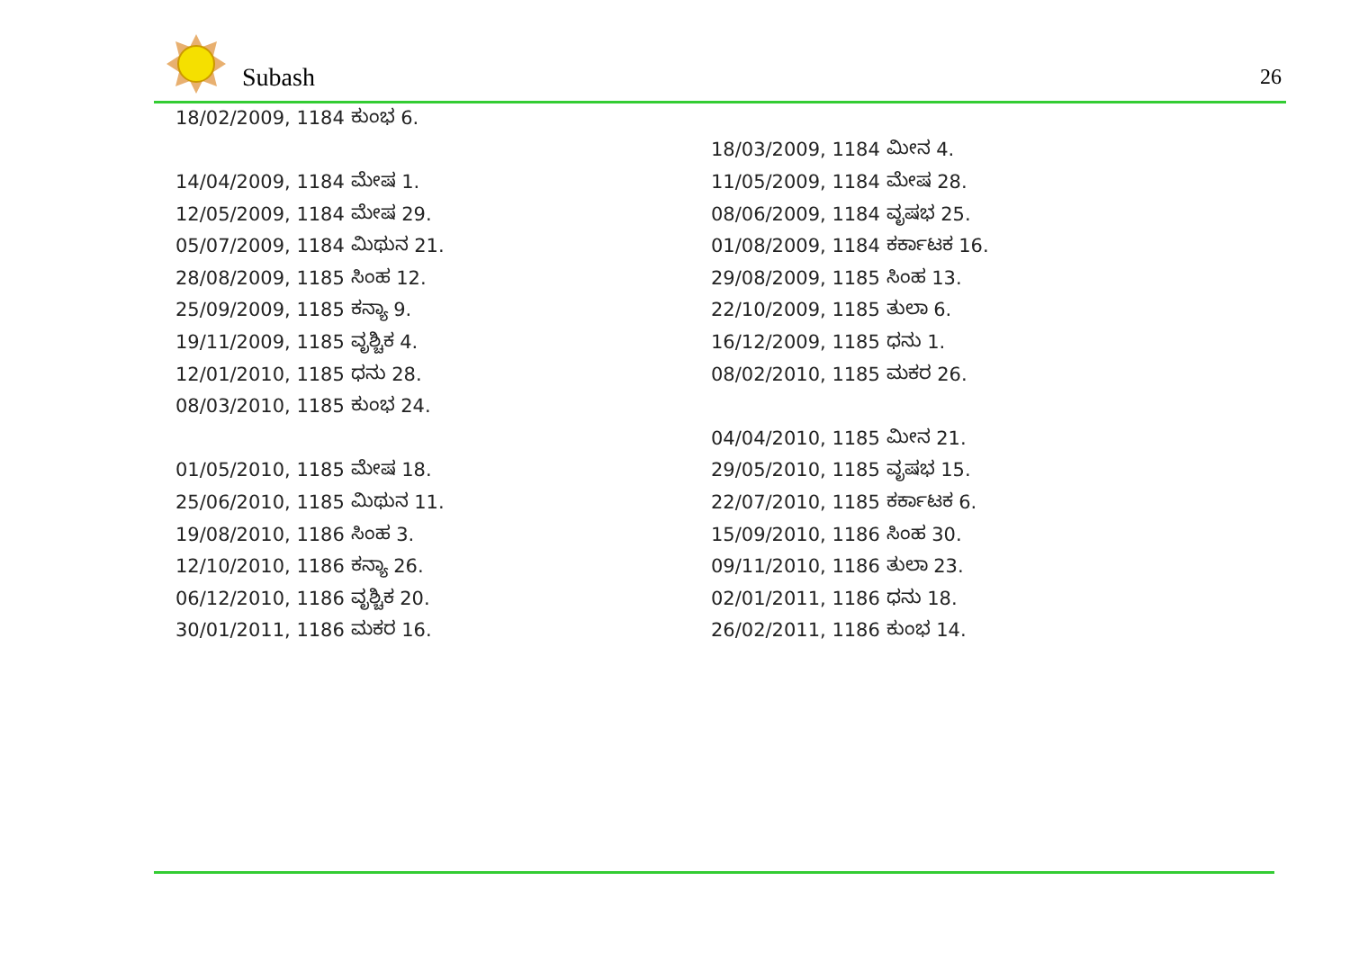Subash 26
| 18/02/2009, 1184 ಕುಂಭ 6. | |
| | 18/03/2009, 1184 ಮೀನ 4. |
| 14/04/2009, 1184 ಮೇಷ 1. | 11/05/2009, 1184 ಮೇಷ 28. |
| 12/05/2009, 1184 ಮೇಷ 29. | 08/06/2009, 1184 ವೃಷಭ 25. |
| 05/07/2009, 1184 ಮಿಥುನ 21. | 01/08/2009, 1184 ಕರ್ಕಾಟಕ 16. |
| 28/08/2009, 1185 ಸಿಂಹ 12. | 29/08/2009, 1185 ಸಿಂಹ 13. |
| 25/09/2009, 1185 ಕನ್ಯಾ 9. | 22/10/2009, 1185 ತುಲಾ 6. |
| 19/11/2009, 1185 ವೃಶ್ಚಿಕ 4. | 16/12/2009, 1185 ಧನು 1. |
| 12/01/2010, 1185 ಧನು 28. | 08/02/2010, 1185 ಮಕರ 26. |
| 08/03/2010, 1185 ಕುಂಭ 24. | |
| | 04/04/2010, 1185 ಮೀನ 21. |
| 01/05/2010, 1185 ಮೇಷ 18. | 29/05/2010, 1185 ವೃಷಭ 15. |
| 25/06/2010, 1185 ಮಿಥುನ 11. | 22/07/2010, 1185 ಕರ್ಕಾಟಕ 6. |
| 19/08/2010, 1186 ಸಿಂಹ 3. | 15/09/2010, 1186 ಸಿಂಹ 30. |
| 12/10/2010, 1186 ಕನ್ಯಾ 26. | 09/11/2010, 1186 ತುಲಾ 23. |
| 06/12/2010, 1186 ವೃಶ್ಚಿಕ 20. | 02/01/2011, 1186 ಧನು 18. |
| 30/01/2011, 1186 ಮಕರ 16. | 26/02/2011, 1186 ಕುಂಭ 14. |